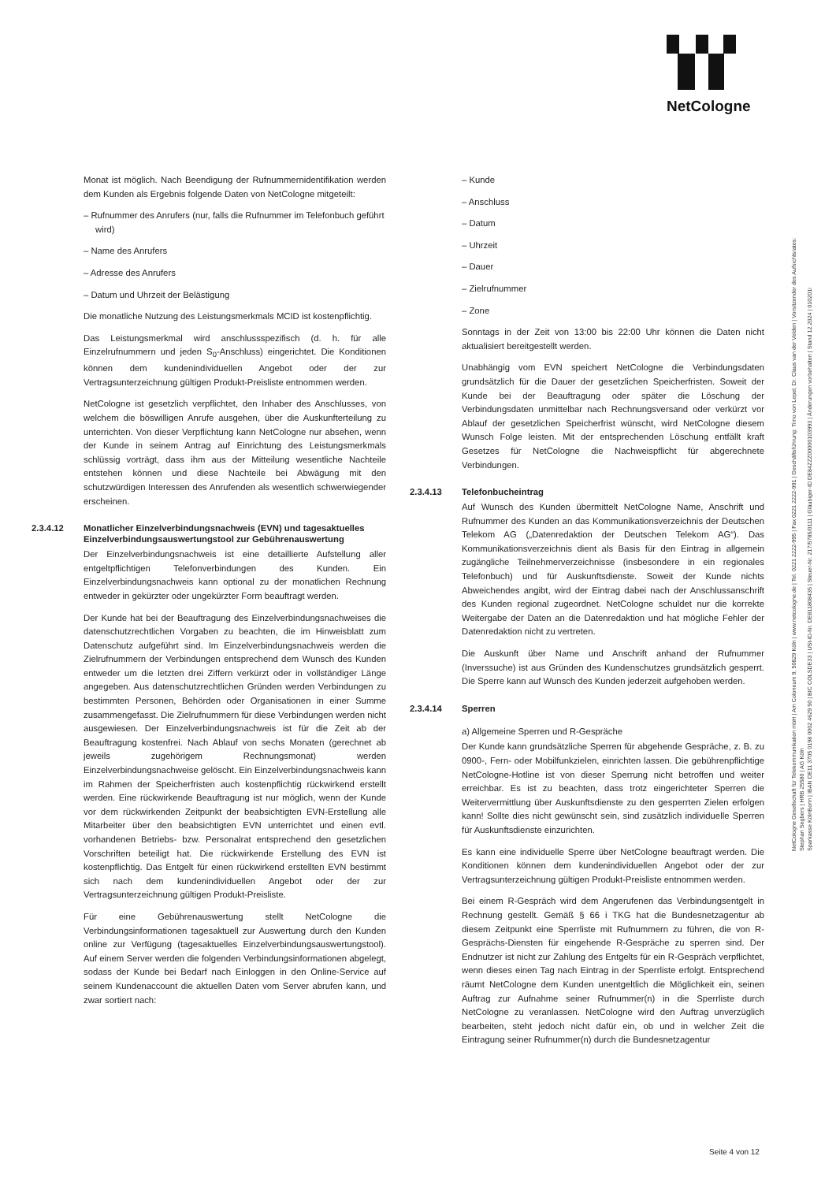NetCologne
Monat ist möglich. Nach Beendigung der Rufnummernidentifikation werden dem Kunden als Ergebnis folgende Daten von NetCologne mitgeteilt:
– Rufnummer des Anrufers (nur, falls die Rufnummer im Telefonbuch geführt wird)
– Name des Anrufers
– Adresse des Anrufers
– Datum und Uhrzeit der Belästigung
Die monatliche Nutzung des Leistungsmerkmals MCID ist kostenpflichtig.
Das Leistungsmerkmal wird anschlussspezifisch (d. h. für alle Einzelrufnummern und jeden S<sub>0</sub>-Anschluss) eingerichtet. Die Konditionen können dem kundenindividuellen Angebot oder der zur Vertragsunterzeichnung gültigen Produkt-Preisliste entnommen werden.
NetCologne ist gesetzlich verpflichtet, den Inhaber des Anschlusses, von welchem die böswilligen Anrufe ausgehen, über die Auskunfterteilung zu unterrichten. Von dieser Verpflichtung kann NetCologne nur absehen, wenn der Kunde in seinem Antrag auf Einrichtung des Leistungsmerkmals schlüssig vorträgt, dass ihm aus der Mitteilung wesentliche Nachteile entstehen können und diese Nachteile bei Abwägung mit den schutzwürdigen Interessen des Anrufenden als wesentlich schwerwiegender erscheinen.
2.3.4.12 Monatlicher Einzelverbindungsnachweis (EVN) und tagesaktuelles Einzelverbindungsauswertungstool zur Gebührenauswertung
Der Einzelverbindungsnachweis ist eine detaillierte Aufstellung aller entgeltpflichtigen Telefonverbindungen des Kunden. Ein Einzelverbindungsnachweis kann optional zu der monatlichen Rechnung entweder in gekürzter oder ungekürzter Form beauftragt werden.
Der Kunde hat bei der Beauftragung des Einzelverbindungsnachweises die datenschutzrechtlichen Vorgaben zu beachten, die im Hinweisblatt zum Datenschutz aufgeführt sind. Im Einzelverbindungsnachweis werden die Zielrufnummern der Verbindungen entsprechend dem Wunsch des Kunden entweder um die letzten drei Ziffern verkürzt oder in vollständiger Länge angegeben. Aus datenschutzrechtlichen Gründen werden Verbindungen zu bestimmten Personen, Behörden oder Organisationen in einer Summe zusammengefasst. Die Zielrufnummern für diese Verbindungen werden nicht ausgewiesen. Der Einzelverbindungsnachweis ist für die Zeit ab der Beauftragung kostenfrei. Nach Ablauf von sechs Monaten (gerechnet ab jeweils zugehörigem Rechnungsmonat) werden Einzelverbindungsnachweise gelöscht. Ein Einzelverbindungsnachweis kann im Rahmen der Speicherfristen auch kostenpflichtig rückwirkend erstellt werden. Eine rückwirkende Beauftragung ist nur möglich, wenn der Kunde vor dem rückwirkenden Zeitpunkt der beabsichtigten EVN-Erstellung alle Mitarbeiter über den beabsichtigten EVN unterrichtet und einen evtl. vorhandenen Betriebs- bzw. Personalrat entsprechend den gesetzlichen Vorschriften beteiligt hat. Die rückwirkende Erstellung des EVN ist kostenpflichtig. Das Entgelt für einen rückwirkend erstellten EVN bestimmt sich nach dem kundenindividuellen Angebot oder der zur Vertragsunterzeichnung gültigen Produkt-Preisliste.
Für eine Gebührenauswertung stellt NetCologne die Verbindungsinformationen tagesaktuell zur Auswertung durch den Kunden online zur Verfügung (tagesaktuelles Einzelverbindungsauswertungstool). Auf einem Server werden die folgenden Verbindungsinformationen abgelegt, sodass der Kunde bei Bedarf nach Einloggen in den Online-Service auf seinem Kundenaccount die aktuellen Daten vom Server abrufen kann, und zwar sortiert nach:
– Kunde
– Anschluss
– Datum
– Uhrzeit
– Dauer
– Zielrufnummer
– Zone
Sonntags in der Zeit von 13:00 bis 22:00 Uhr können die Daten nicht aktualisiert bereitgestellt werden.
Unabhängig vom EVN speichert NetCologne die Verbindungsdaten grundsätzlich für die Dauer der gesetzlichen Speicherfristen. Soweit der Kunde bei der Beauftragung oder später die Löschung der Verbindungsdaten unmittelbar nach Rechnungsversand oder verkürzt vor Ablauf der gesetzlichen Speicherfrist wünscht, wird NetCologne diesem Wunsch Folge leisten. Mit der entsprechenden Löschung entfällt kraft Gesetzes für NetCologne die Nachweispflicht für abgerechnete Verbindungen.
2.3.4.13 Telefonbucheintrag
Auf Wunsch des Kunden übermittelt NetCologne Name, Anschrift und Rufnummer des Kunden an das Kommunikationsverzeichnis der Deutschen Telekom AG („Datenredaktion der Deutschen Telekom AG“). Das Kommunikationsverzeichnis dient als Basis für den Eintrag in allgemein zugängliche Teilnehmerverzeichnisse (insbesondere in ein regionales Telefonbuch) und für Auskunftsdienste. Soweit der Kunde nichts Abweichendes angibt, wird der Eintrag dabei nach der Anschlussanschrift des Kunden regional zugeordnet. NetCologne schuldet nur die korrekte Weitergabe der Daten an die Datenredaktion und hat mögliche Fehler der Datenredaktion nicht zu vertreten.
Die Auskunft über Name und Anschrift anhand der Rufnummer (Inverssuche) ist aus Gründen des Kundenschutzes grundsätzlich gesperrt. Die Sperre kann auf Wunsch des Kunden jederzeit aufgehoben werden.
2.3.4.14 Sperren
a) Allgemeine Sperren und R-Gespräche
Der Kunde kann grundsätzliche Sperren für abgehende Gespräche, z. B. zu 0900-, Fern- oder Mobilfunkzielen, einrichten lassen. Die gebührenpflichtige NetCologne-Hotline ist von dieser Sperrung nicht betroffen und weiter erreichbar. Es ist zu beachten, dass trotz eingerichteter Sperren die Weitervermittlung über Auskunftsdienste zu den gesperrten Zielen erfolgen kann! Sollte dies nicht gewünscht sein, sind zusätzlich individuelle Sperren für Auskunftsdienste einzurichten.
Es kann eine individuelle Sperre über NetCologne beauftragt werden. Die Konditionen können dem kundenindividuellen Angebot oder der zur Vertragsunterzeichnung gültigen Produkt-Preisliste entnommen werden.
Bei einem R-Gespräch wird dem Angerufenen das Verbindungsentgelt in Rechnung gestellt. Gemäß § 66 i TKG hat die Bundesnetzagentur ab diesem Zeitpunkt eine Sperrliste mit Rufnummern zu führen, die von R-Gesprächs-Diensten für eingehende R-Gespräche zu sperren sind. Der Endnutzer ist nicht zur Zahlung des Entgelts für ein R-Gespräch verpflichtet, wenn dieses einen Tag nach Eintrag in der Sperrliste erfolgt. Entsprechend räumt NetCologne dem Kunden unentgeltlich die Möglichkeit ein, seinen Auftrag zur Aufnahme seiner Rufnummer(n) in die Sperrliste durch NetCologne zu veranlassen. NetCologne wird den Auftrag unverzüglich bearbeiten, steht jedoch nicht dafür ein, ob und in welcher Zeit die Eintragung seiner Rufnummer(n) durch die Bundesnetzagentur
Seite 4 von 12
NetCologne Gesellschaft für Telekommunikation mbH | Am Coloneum 9, 50829 Köln | www.netcologne.de | Tel. 0221 2222-995 | Fax 0221 2222-991 | Geschäftsführung: Timo von Lepel, Dr. Claus van der Velden | Vorsitzender des Aufsichtsrates: Stephan Segbers | HRB 25580 | AG Köln
Sparkasse KölnBonn | IBAN DE11 3705 0198 0002 4629 50 | BIC COLSDE33 | USt-ID-Nr. DE811808435 | Steuer-Nr. 217/5785/0111 | Gläubiger-ID DE84ZZZ00000103993 | Änderungen vorbehalten | Stand 12.2024 | 010201i